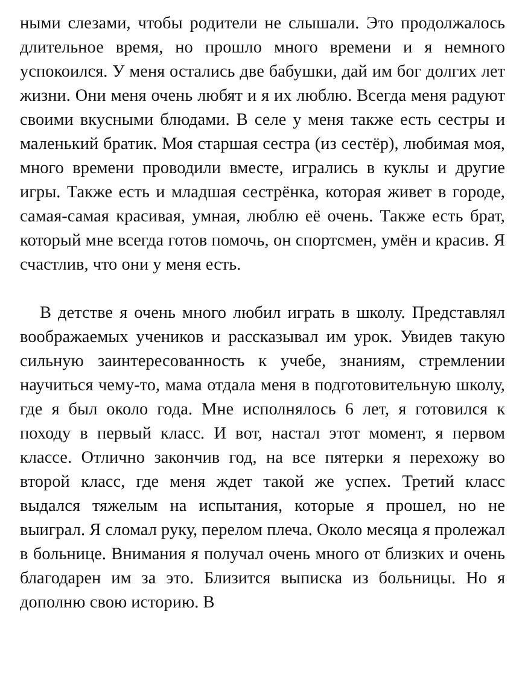ными слезами, чтобы родители не слышали. Это продолжалось длительное время, но прошло много времени и я немного успокоился. У меня остались две бабушки, дай им бог долгих лет жизни. Они меня очень любят и я их люблю. Всегда меня радуют своими вкусными блюдами. В селе у меня также есть сестры и маленький братик. Моя старшая сестра (из сестёр), любимая моя, много времени проводили вместе, игрались в куклы и другие игры. Также есть и младшая сестрёнка, которая живет в городе, самая-самая красивая, умная, люблю её очень. Также есть брат, который мне всегда готов помочь, он спортсмен, умён и красив. Я счастлив, что они у меня есть.
В детстве я очень много любил играть в школу. Представлял воображаемых учеников и рассказывал им урок. Увидев такую сильную заинтересованность к учебе, знаниям, стремлении научиться чему-то, мама отдала меня в подготовительную школу, где я был около года. Мне исполнялось 6 лет, я готовился к походу в первый класс. И вот, настал этот момент, я первом классе. Отлично закончив год, на все пятерки я перехожу во второй класс, где меня ждет такой же успех. Третий класс выдался тяжелым на испытания, которые я прошел, но не выиграл. Я сломал руку, перелом плеча. Около месяца я пролежал в больнице. Внимания я получал очень много от близких и очень благодарен им за это. Близится выписка из больницы. Но я дополню свою историю. В